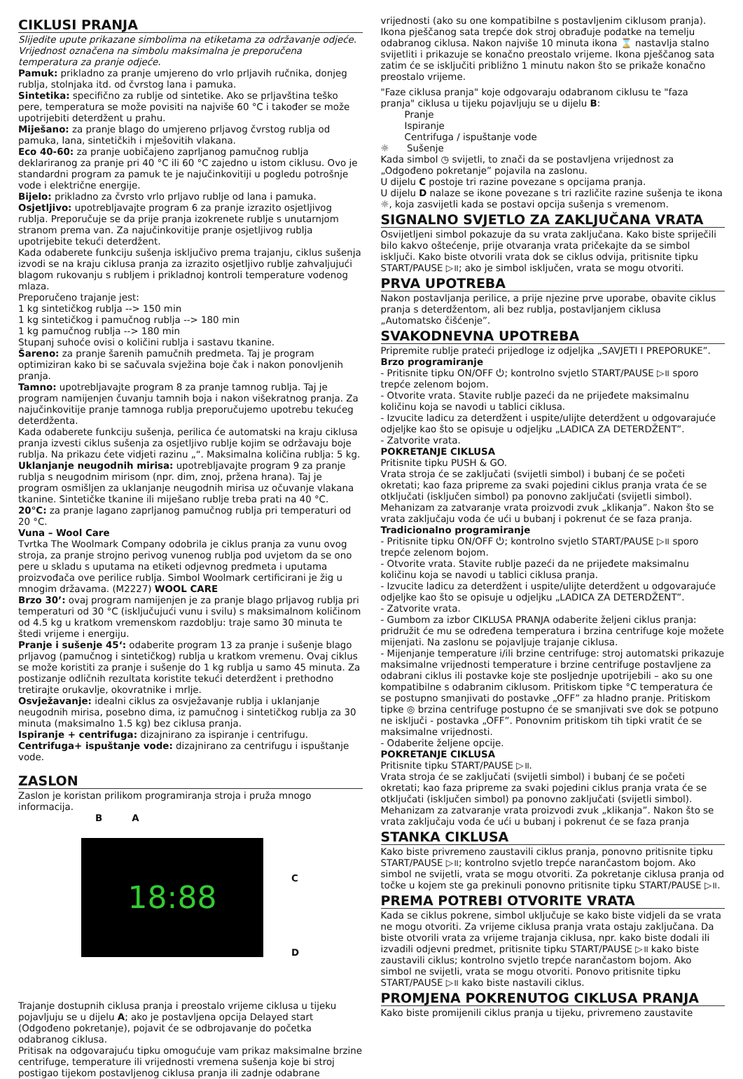CIKLUSI PRANJA
Slijedite upute prikazane simbolima na etiketama za održavanje odjeće. Vrijednost označena na simbolu maksimalna je preporučena temperatura za pranje odjeće.
Pamuk: prikladno za pranje umjereno do vrlo prljavih ručnika, donjeg rublja, stolnjaka itd. od čvrstog lana i pamuka.
Sintetika: specifično za rublje od sintetike. Ako se prljavština teško pere, temperatura se može povisiti na najviše 60 °C i također se može upotrijebiti deterdžent u prahu.
Miješano: za pranje blago do umjereno prljavog čvrstog rublja od pamuka, lana, sintetičkih i mješovitih vlakana.
Eco 40-60: za pranje uobičajeno zaprljanog pamučnog rublja deklariranog za pranje pri 40 °C ili 60 °C zajedno u istom ciklusu. Ovo je standardni program za pamuk te je najučinkovitiji u pogledu potrošnje vode i električne energije.
Bijelo: prikladno za čvrsto vrlo prljavo rublje od lana i pamuka.
Osjetljivo: upotrebljavajte program 6 za pranje izrazito osjetljivog rublja. Preporučuje se da prije pranja izokrenete rublje s unutarnjom stranom prema van. Za najučinkovitije pranje osjetljivog rublja upotrijebite tekući deterdžent.
Kada odaberete funkciju sušenja isključivo prema trajanju, ciklus sušenja izvodi se na kraju ciklusa pranja za izrazito osjetljivo rublje zahvaljujući blagom rukovanju s rubljem i prikladnoj kontroli temperature vodenog mlaza.
Preporučeno trajanje jest:
1 kg sintetičkog rublja --> 150 min
1 kg sintetičkog i pamučnog rublja --> 180 min
1 kg pamučnog rublja --> 180 min
Stupanj suhoće ovisi o količini rublja i sastavu tkanine.
Šareno: za pranje šarenih pamučnih predmeta. Taj je program optimiziran kako bi se sačuvala svježina boje čak i nakon ponovljenih pranja.
Tamno: upotrebljavajte program 8 za pranje tamnog rublja. Taj je program namijenjen čuvanju tamnih boja i nakon višekratnog pranja. Za najučinkovitije pranje tamnoga rublja preporučujemo upotrebu tekućeg deterdženta.
Kada odaberete funkciju sušenja, perilica će automatski na kraju ciklusa pranja izvesti ciklus sušenja za osjetljivo rublje kojim se održavaju boje rublja. Na prikazu ćete vidjeti razinu „“. Maksimalna količina rublja: 5 kg.
Uklanjanje neugodnih mirisa: upotrebljavajte program 9 za pranje rublja s neugodnim mirisom (npr. dim, znoj, pržena hrana). Taj je program osmišljen za uklanjanje neugodnih mirisa uz očuvanje vlakana tkanine. Sintetičke tkanine ili miješano rublje treba prati na 40 °C.
20°C: za pranje lagano zaprljanog pamučnog rublja pri temperaturi od 20 °C.
Vuna – Wool Care
Tvrtka The Woolmark Company odobrila je ciklus pranja za vunu ovog stroja, za pranje strojno perivog vunenog rublja pod uvjetom da se ono pere u skladu s uputama na etiketi odjevnog predmeta i uputama proizvođača ove perilice rublja. Simbol Woolmark certificirani je žig u mnogim državama. (M2227) WOOL CARE
Brzo 30’: ovaj program namijenjen je za pranje blago prljavog rublja pri temperaturi od 30 °C (isključujući vunu i svilu) s maksimalnom količinom od 4.5 kg u kratkom vremenskom razdoblju: traje samo 30 minuta te štedi vrijeme i energiju.
Pranje i sušenje 45‘: odaberite program 13 za pranje i sušenje blago prljavog (pamučnog i sintetičkog) rublja u kratkom vremenu. Ovaj ciklus se može koristiti za pranje i sušenje do 1 kg rublja u samo 45 minuta. Za postizanje odličnih rezultata koristite tekući deterdžent i prethodno tretirajte orukavlje, okovratnike i mrlje.
Osvježavanje: idealni ciklus za osvježavanje rublja i uklanjanje neugodnih mirisa, posebno dima, iz pamučnog i sintetičkog rublja za 30 minuta (maksimalno 1.5 kg) bez ciklusa pranja.
Ispiranje + centrifuga: dizajnirano za ispiranje i centrifugu.
Centrifuga+ ispuštanje vode: dizajnirano za centrifugu i ispuštanje vode.
ZASLON
Zaslon je koristan prilikom programiranja stroja i pruža mnogo informacija.
B A
18:88
C
D
Trajanje dostupnih ciklusa pranja i preostalo vrijeme ciklusa u tijeku pojavljuju se u dijelu A; ako je postavljena opcija Delayed start (Odgođeno pokretanje), pojavit će se odbrojavanje do početka odabranog ciklusa.
Pritisak na odgovarajuću tipku omogućuje vam prikaz maksimalne brzine centrifuge, temperature ili vrijednosti vremena sušenja koje bi stroj postigao tijekom postavljenog ciklusa pranja ili zadnje odabrane
vrijednosti (ako su one kompatibilne s postavljenim ciklusom pranja). Ikona pješčanog sata trepće dok stroj obrađuje podatke na temelju odabranog ciklusa. Nakon najviše 10 minuta ikona ⌛ nastavlja stalno svijetliti i prikazuje se konačno preostalo vrijeme. Ikona pješčanog sata zatim će se isključiti približno 1 minutu nakon što se prikaže konačno preostalo vrijeme.
"Faze ciklusa pranja" koje odgovaraju odabranom ciklusu te "faza pranja" ciklusa u tijeku pojavljuju se u dijelu B:
Pranje
Ispiranje
Centrifuga / ispuštanje vode
☼ Sušenje
Kada simbol ◷ svijetli, to znači da se postavljena vrijednost za „Odgođeno pokretanje” pojavila na zaslonu.
U dijelu C postoje tri razine povezane s opcijama pranja.
U dijelu D nalaze se ikone povezane s tri različite razine sušenja te ikona ☼, koja zasvijetli kada se postavi opcija sušenja s vremenom.
SIGNALNO SVJETLO ZA ZAKLJUČANA VRATA
Osvijetljeni simbol pokazuje da su vrata zaključana. Kako biste spriječili bilo kakvo oštećenje, prije otvaranja vrata pričekajte da se simbol isključi. Kako biste otvorili vrata dok se ciklus odvija, pritisnite tipku START/PAUSE ▷॥; ako je simbol isključen, vrata se mogu otvoriti.
PRVA UPOTREBA
Nakon postavljanja perilice, a prije njezine prve uporabe, obavite ciklus pranja s deterdžentom, ali bez rublja, postavljanjem ciklusa „Automatsko čišćenje”.
SVAKODNEVNA UPOTREBA
Pripremite rublje prateći prijedloge iz odjeljka „SAVJETI I PREPORUKE”.
Brzo programiranje
- Pritisnite tipku ON/OFF ⏻; kontrolno svjetlo START/PAUSE ▷॥ sporo trepće zelenom bojom.
- Otvorite vrata. Stavite rublje pazeći da ne prijeđete maksimalnu količinu koja se navodi u tablici ciklusa.
- Izvucite ladicu za deterdžent i uspite/ulijte deterdžent u odgovarajuće odjeljke kao što se opisuje u odjeljku „LADICA ZA DETERDŽENT”.
- Zatvorite vrata.
POKRETANJE CIKLUSA
Pritisnite tipku PUSH & GO.
Vrata stroja će se zaključati (svijetli simbol) i bubanj će se početi okretati; kao faza pripreme za svaki pojedini ciklus pranja vrata će se otključati (isključen simbol) pa ponovno zaključati (svijetli simbol). Mehanizam za zatvaranje vrata proizvodi zvuk „klikanja”. Nakon što se vrata zaključaju voda će ući u bubanj i pokrenut će se faza pranja.
Tradicionalno programiranje
- Pritisnite tipku ON/OFF ⏻; kontrolno svjetlo START/PAUSE ▷॥ sporo trepće zelenom bojom.
- Otvorite vrata. Stavite rublje pazeći da ne prijeđete maksimalnu količinu koja se navodi u tablici ciklusa pranja.
- Izvucite ladicu za deterdžent i uspite/ulijte deterdžent u odgovarajuće odjeljke kao što se opisuje u odjeljku „LADICA ZA DETERDŽENT”.
- Zatvorite vrata.
- Gumbom za izbor CIKLUSA PRANJA odaberite željeni ciklus pranja: pridružit će mu se određena temperatura i brzina centrifuge koje možete mijenjati. Na zaslonu se pojavljuje trajanje ciklusa.
- Mijenjanje temperature i/ili brzine centrifuge: stroj automatski prikazuje maksimalne vrijednosti temperature i brzine centrifuge postavljene za odabrani ciklus ili postavke koje ste posljednje upotrijebili – ako su one kompatibilne s odabranim ciklusom. Pritiskom tipke °C temperatura će se postupno smanjivati do postavke „OFF” za hladno pranje. Pritiskom tipke ◎ brzina centrifuge postupno će se smanjivati sve dok se potpuno ne isključi - postavka „OFF”. Ponovnim pritiskom tih tipki vratit će se maksimalne vrijednosti.
- Odaberite željene opcije.
POKRETANJE CIKLUSA
Pritisnite tipku START/PAUSE ▷॥.
Vrata stroja će se zaključati (svijetli simbol) i bubanj će se početi okretati; kao faza pripreme za svaki pojedini ciklus pranja vrata će se otključati (isključen simbol) pa ponovno zaključati (svijetli simbol). Mehanizam za zatvaranje vrata proizvodi zvuk „klikanja”. Nakon što se vrata zaključaju voda će ući u bubanj i pokrenut će se faza pranja
STANKA CIKLUSA
Kako biste privremeno zaustavili ciklus pranja, ponovno pritisnite tipku START/PAUSE ▷॥; kontrolno svjetlo trepće narančastom bojom. Ako simbol ne svijetli, vrata se mogu otvoriti. Za pokretanje ciklusa pranja od točke u kojem ste ga prekinuli ponovno pritisnite tipku START/PAUSE ▷॥.
PREMA POTREBI OTVORITE VRATA
Kada se ciklus pokrene, simbol uključuje se kako biste vidjeli da se vrata ne mogu otvoriti. Za vrijeme ciklusa pranja vrata ostaju zaključana. Da biste otvorili vrata za vrijeme trajanja ciklusa, npr. kako biste dodali ili izvadili odjevni predmet, pritisnite tipku START/PAUSE ▷॥ kako biste zaustavili ciklus; kontrolno svjetlo trepće narančastom bojom. Ako simbol ne svijetli, vrata se mogu otvoriti. Ponovo pritisnite tipku START/PAUSE ▷॥ kako biste nastavili ciklus.
PROMJENA POKRENUTOG CIKLUSA PRANJA
Kako biste promijenili ciklus pranja u tijeku, privremeno zaustavite